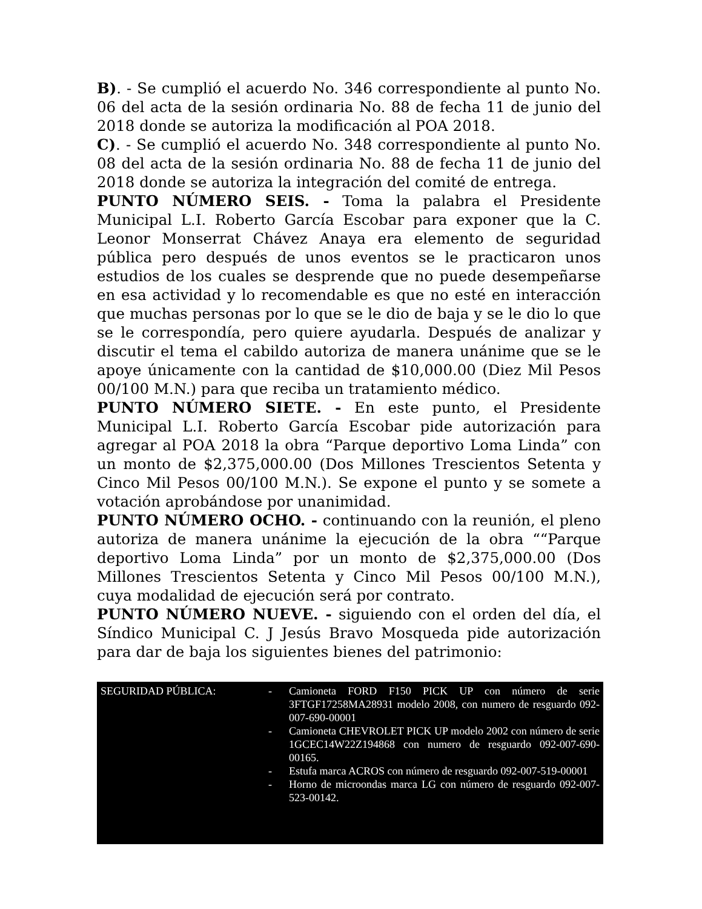B). - Se cumplió el acuerdo No. 346 correspondiente al punto No. 06 del acta de la sesión ordinaria No. 88 de fecha 11 de junio del 2018 donde se autoriza la modificación al POA 2018.
C). - Se cumplió el acuerdo No. 348 correspondiente al punto No. 08 del acta de la sesión ordinaria No. 88 de fecha 11 de junio del 2018 donde se autoriza la integración del comité de entrega.
PUNTO NÚMERO SEIS. - Toma la palabra el Presidente Municipal L.I. Roberto García Escobar para exponer que la C. Leonor Monserrat Chávez Anaya era elemento de seguridad pública pero después de unos eventos se le practicaron unos estudios de los cuales se desprende que no puede desempeñarse en esa actividad y lo recomendable es que no esté en interacción que muchas personas por lo que se le dio de baja y se le dio lo que se le correspondía, pero quiere ayudarla. Después de analizar y discutir el tema el cabildo autoriza de manera unánime que se le apoye únicamente con la cantidad de $10,000.00 (Diez Mil Pesos 00/100 M.N.) para que reciba un tratamiento médico.
PUNTO NÚMERO SIETE. - En este punto, el Presidente Municipal L.I. Roberto García Escobar pide autorización para agregar al POA 2018 la obra “Parque deportivo Loma Linda” con un monto de $2,375,000.00 (Dos Millones Trescientos Setenta y Cinco Mil Pesos 00/100 M.N.). Se expone el punto y se somete a votación aprobándose por unanimidad.
PUNTO NÚMERO OCHO. - continuando con la reunión, el pleno autoriza de manera unánime la ejecución de la obra ““Parque deportivo Loma Linda” por un monto de $2,375,000.00 (Dos Millones Trescientos Setenta y Cinco Mil Pesos 00/100 M.N.), cuya modalidad de ejecución será por contrato.
PUNTO NÚMERO NUEVE. - siguiendo con el orden del día, el Síndico Municipal C. J Jesús Bravo Mosqueda pide autorización para dar de baja los siguientes bienes del patrimonio:
| SEGURIDAD PÚBLICA: | - Camioneta FORD F150 PICK UP con número de serie 3FTGF17258MA28931 modelo 2008, con numero de resguardo 092-007-690-00001 - Camioneta CHEVROLET PICK UP modelo 2002 con número de serie 1GCEC14W22Z194868 con numero de resguardo 092-007-690-00165. - Estufa marca ACROS con número de resguardo 092-007-519-00001 - Horno de microondas marca LG con número de resguardo 092-007-523-00142. |